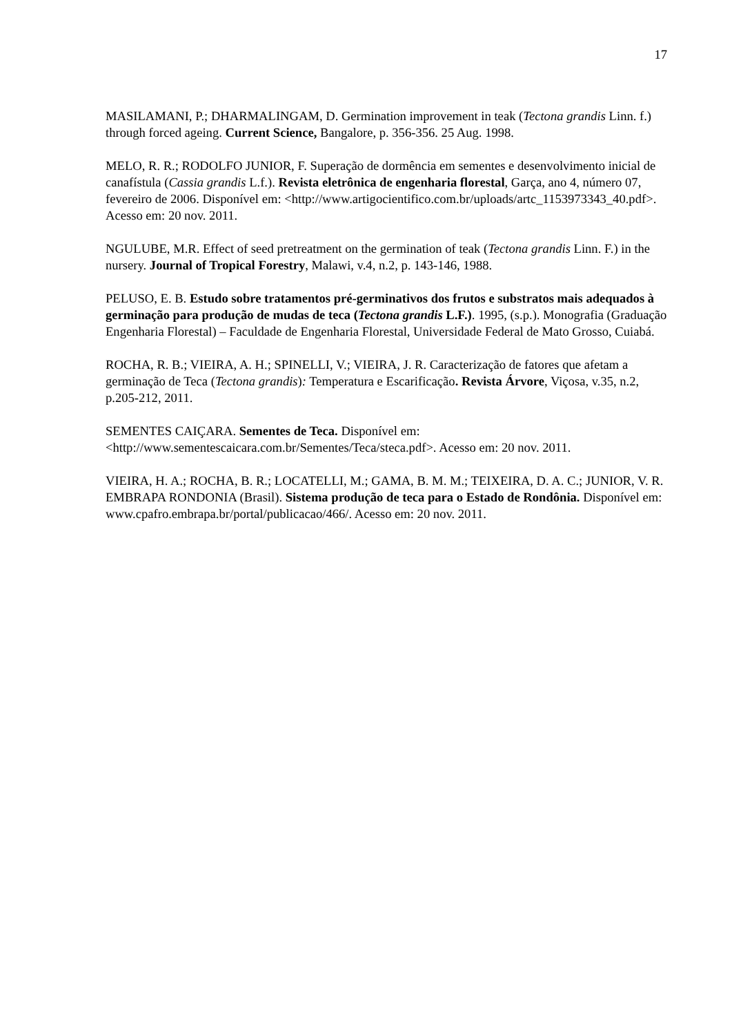17
MASILAMANI, P.; DHARMALINGAM, D. Germination improvement in teak (Tectona grandis Linn. f.) through forced ageing. Current Science, Bangalore, p. 356-356. 25 Aug. 1998.
MELO, R. R.; RODOLFO JUNIOR, F. Superação de dormência em sementes e desenvolvimento inicial de canafístula (Cassia grandis L.f.). Revista eletrônica de engenharia florestal, Garça, ano 4, número 07, fevereiro de 2006. Disponível em: <http://www.artigocientifico.com.br/uploads/artc_1153973343_40.pdf>. Acesso em: 20 nov. 2011.
NGULUBE, M.R. Effect of seed pretreatment on the germination of teak (Tectona grandis Linn. F.) in the nursery. Journal of Tropical Forestry, Malawi, v.4, n.2, p. 143-146, 1988.
PELUSO, E. B. Estudo sobre tratamentos pré-germinativos dos frutos e substratos mais adequados à germinação para produção de mudas de teca (Tectona grandis L.F.). 1995, (s.p.). Monografia (Graduação Engenharia Florestal) – Faculdade de Engenharia Florestal, Universidade Federal de Mato Grosso, Cuiabá.
ROCHA, R. B.; VIEIRA, A. H.; SPINELLI, V.; VIEIRA, J. R. Caracterização de fatores que afetam a germinação de Teca (Tectona grandis): Temperatura e Escarificação. Revista Árvore, Viçosa, v.35, n.2, p.205-212, 2011.
SEMENTES CAIÇARA. Sementes de Teca. Disponível em: <http://www.sementescaicara.com.br/Sementes/Teca/steca.pdf>. Acesso em: 20 nov. 2011.
VIEIRA, H. A.; ROCHA, B. R.; LOCATELLI, M.; GAMA, B. M. M.; TEIXEIRA, D. A. C.; JUNIOR, V. R. EMBRAPA RONDONIA (Brasil). Sistema produção de teca para o Estado de Rondônia. Disponível em: www.cpafro.embrapa.br/portal/publicacao/466/. Acesso em: 20 nov. 2011.